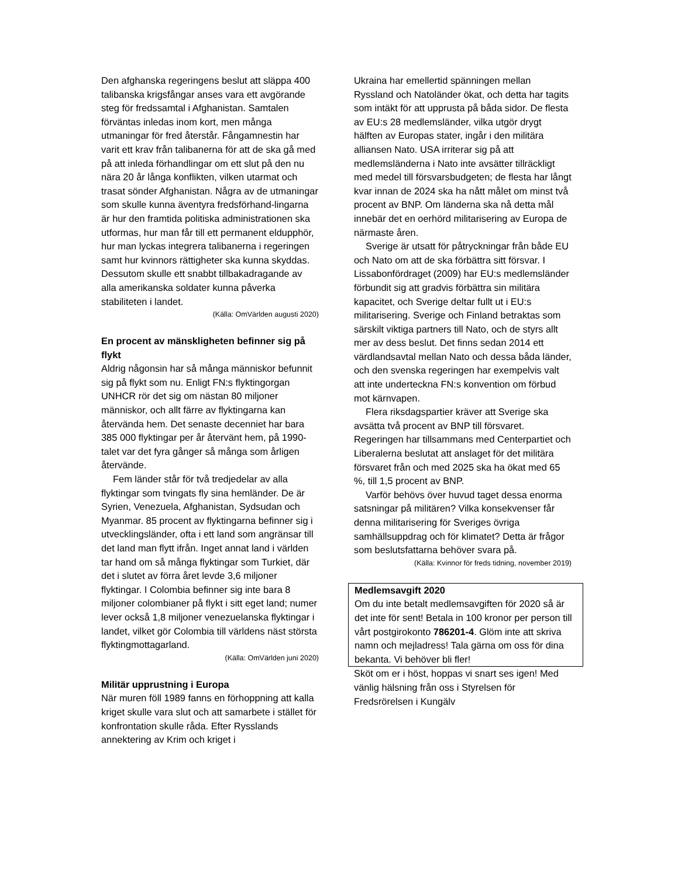Den afghanska regeringens beslut att släppa 400 talibanska krigsfångar anses vara ett avgörande steg för fredssamtal i Afghanistan. Samtalen förväntas inledas inom kort, men många utmaningar för fred återstår. Fångamnestin har varit ett krav från talibanerna för att de ska gå med på att inleda förhandlingar om ett slut på den nu nära 20 år långa konflikten, vilken utarmat och trasat sönder Afghanistan. Några av de utmaningar som skulle kunna äventyra fredsförhand-lingarna är hur den framtida politiska administrationen ska utformas, hur man får till ett permanent eldupphör, hur man lyckas integrera talibanerna i regeringen samt hur kvinnors rättigheter ska kunna skyddas. Dessutom skulle ett snabbt tillbakadragande av alla amerikanska soldater kunna påverka stabiliteten i landet.
(Källa: OmVärlden augusti 2020)
En procent av mänskligheten befinner sig på flykt
Aldrig någonsin har så många människor befunnit sig på flykt som nu. Enligt FN:s flyktingorgan UNHCR rör det sig om nästan 80 miljoner människor, och allt färre av flyktingarna kan återvända hem. Det senaste decenniet har bara 385 000 flyktingar per år återvänt hem, på 1990-talet var det fyra gånger så många som årligen återvände.
Fem länder står för två tredjedelar av alla flyktingar som tvingats fly sina hemländer. De är Syrien, Venezuela, Afghanistan, Sydsudan och Myanmar. 85 procent av flyktingarna befinner sig i utvecklingsländer, ofta i ett land som angränsar till det land man flytt ifrån. Inget annat land i världen tar hand om så många flyktingar som Turkiet, där det i slutet av förra året levde 3,6 miljoner flyktingar. I Colombia befinner sig inte bara 8 miljoner colombianer på flykt i sitt eget land; numer lever också 1,8 miljoner venezuelanska flyktingar i landet, vilket gör Colombia till världens näst största flyktingmottagarland.
(Källa: OmVärlden juni 2020)
Militär upprustning i Europa
När muren föll 1989 fanns en förhoppning att kalla kriget skulle vara slut och att samarbete i stället för konfrontation skulle råda. Efter Rysslands annektering av Krim och kriget i
Ukraina har emellertid spänningen mellan Ryssland och Natoländer ökat, och detta har tagits som intäkt för att upprusta på båda sidor. De flesta av EU:s 28 medlemsländer, vilka utgör drygt hälften av Europas stater, ingår i den militära alliansen Nato. USA irriterar sig på att medlemsländerna i Nato inte avsätter tillräckligt med medel till försvarsbudgeten; de flesta har långt kvar innan de 2024 ska ha nått målet om minst två procent av BNP. Om länderna ska nå detta mål innebär det en oerhörd militarisering av Europa de närmaste åren.
Sverige är utsatt för påtryckningar från både EU och Nato om att de ska förbättra sitt försvar. I Lissabonfördraget (2009) har EU:s medlemsländer förbundit sig att gradvis förbättra sin militära kapacitet, och Sverige deltar fullt ut i EU:s militarisering. Sverige och Finland betraktas som särskilt viktiga partners till Nato, och de styrs allt mer av dess beslut. Det finns sedan 2014 ett värdlandsavtal mellan Nato och dessa båda länder, och den svenska regeringen har exempelvis valt att inte underteckna FN:s konvention om förbud mot kärnvapen.
Flera riksdagspartier kräver att Sverige ska avsätta två procent av BNP till försvaret. Regeringen har tillsammans med Centerpartiet och Liberalerna beslutat att anslaget för det militära försvaret från och med 2025 ska ha ökat med 65 %, till 1,5 procent av BNP.
Varför behövs över huvud taget dessa enorma satsningar på militären? Vilka konsekvenser får denna militarisering för Sveriges övriga samhällsuppdrag och för klimatet? Detta är frågor som beslutsfattarna behöver svara på.
(Källa: Kvinnor för freds tidning, november 2019)
Medlemsavgift 2020
Om du inte betalt medlemsavgiften för 2020 så är det inte för sent! Betala in 100 kronor per person till vårt postgirokonto 786201-4. Glöm inte att skriva namn och mejladress! Tala gärna om oss för dina bekanta. Vi behöver bli fler!
Sköt om er i höst, hoppas vi snart ses igen! Med vänlig hälsning från oss i Styrelsen för Fredsrörelsen i Kungälv